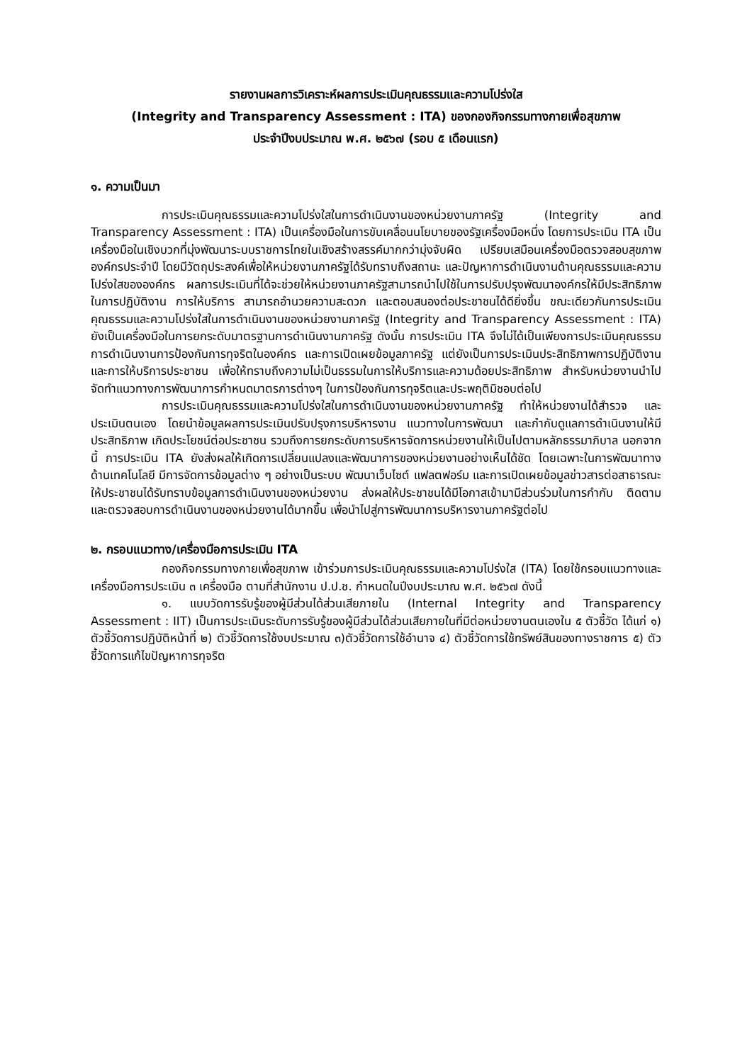รายงานผลการวิเคราะห์ผลการประเมินคุณธรรมและความโปร่งใส
(Integrity and Transparency Assessment : ITA) ของกองกิจกรรมทางกายเพื่อสุขภาพ
ประจำปีงบประมาณ พ.ศ. ๒๕๖๗ (รอบ ๕ เดือนแรก)
๑. ความเป็นมา
การประเมินคุณธรรมและความโปร่งใสในการดำเนินงานของหน่วยงานภาครัฐ (Integrity and Transparency Assessment : ITA) เป็นเครื่องมือในการขับเคลื่อนนโยบายของรัฐเครื่องมือหนึ่ง โดยการประเมิน ITA เป็นเครื่องมือในเชิงบวกที่มุ่งพัฒนาระบบราชการไทยในเชิงสร้างสรรค์มากกว่ามุ่งจับผิด เปรียบเสมือนเครื่องมือตรวจสอบสุขภาพองค์กรประจำปี โดยมีวัตถุประสงค์เพื่อให้หน่วยงานภาครัฐได้รับทราบถึงสถานะ และปัญหาการดำเนินงานด้านคุณธรรมและความโปร่งใสขององค์กร ผลการประเมินที่ได้จะช่วยให้หน่วยงานภาครัฐสามารถนำไปใช้ในการปรับปรุงพัฒนาองค์กรให้มีประสิทธิภาพในการปฏิบัติงาน การให้บริการ สามารถอำนวยความสะดวก และตอบสนองต่อประชาชนได้ดียิ่งขึ้น ขณะเดียวกันการประเมินคุณธรรมและความโปร่งใสในการดำเนินงานของหน่วยงานภาครัฐ (Integrity and Transparency Assessment : ITA) ยังเป็นเครื่องมือในการยกระดับมาตรฐานการดำเนินงานภาครัฐ ดังนั้น การประเมิน ITA จึงไม่ได้เป็นเพียงการประเมินคุณธรรมการดำเนินงานการป้องกันการทุจริตในองค์กร และการเปิดเผยข้อมูลภาครัฐ แต่ยังเป็นการประเมินประสิทธิภาพการปฏิบัติงานและการให้บริการประชาชน เพื่อให้ทราบถึงความไม่เป็นธรรมในการให้บริการและความด้อยประสิทธิภาพ สำหรับหน่วยงานนำไปจัดทำแนวทางการพัฒนาการกำหนดมาตรการต่างๆ ในการป้องกันการทุจริตและประพฤติมิชอบต่อไป
การประเมินคุณธรรมและความโปร่งใสในการดำเนินงานของหน่วยงานภาครัฐ ทำให้หน่วยงานได้สำรวจ และประเมินตนเอง โดยนำข้อมูลผลการประเมินปรับปรุงการบริหารงาน แนวทางในการพัฒนา และกำกับดูแลการดำเนินงานให้มีประสิทธิภาพ เกิดประโยชน์ต่อประชาชน รวมถึงการยกระดับการบริหารจัดการหน่วยงานให้เป็นไปตามหลักธรรมาภิบาล นอกจากนี้ การประเมิน ITA ยังส่งผลให้เกิดการเปลี่ยนแปลงและพัฒนาการของหน่วยงานอย่างเห็นได้ชัด โดยเฉพาะในการพัฒนาทางด้านเทคโนโลยี มีการจัดการข้อมูลต่าง ๆ อย่างเป็นระบบ พัฒนาเว็บไซต์ แฟลตฟอร์ม และการเปิดเผยข้อมูลข่าวสารต่อสาธารณะให้ประชาชนได้รับทราบข้อมูลการดำเนินงานของหน่วยงาน ส่งผลให้ประชาชนได้มีโอกาสเข้ามามีส่วนร่วมในการกำกับ ติดตาม และตรวจสอบการดำเนินงานของหน่วยงานได้มากขึ้น เพื่อนำไปสู่การพัฒนาการบริหารงานภาครัฐต่อไป
๒. กรอบแนวทาง/เครื่องมือการประเมิน ITA
กองกิจกรรมทางกายเพื่อสุขภาพ เข้าร่วมการประเมินคุณธรรมและความโปร่งใส (ITA) โดยใช้กรอบแนวทางและเครื่องมือการประเมิน ๓ เครื่องมือ ตามที่สำนักงาน ป.ป.ช. กำหนดในปีงบประมาณ พ.ศ. ๒๕๖๗ ดังนี้
๑. แบบวัดการรับรู้ของผู้มีส่วนได้ส่วนเสียภายใน (Internal Integrity and Transparency Assessment : IIT) เป็นการประเมินระดับการรับรู้ของผู้มีส่วนได้ส่วนเสียภายในที่มีต่อหน่วยงานตนเองใน ๕ ตัวชี้วัด ได้แก่ ๑) ตัวชี้วัดการปฏิบัติหน้าที่ ๒) ตัวชี้วัดการใช้งบประมาณ ๓)ตัวชี้วัดการใช้อำนาจ ๔) ตัวชี้วัดการใช้ทรัพย์สินของทางราชการ ๕) ตัวชี้วัดการแก้ไขปัญหาการทุจริต